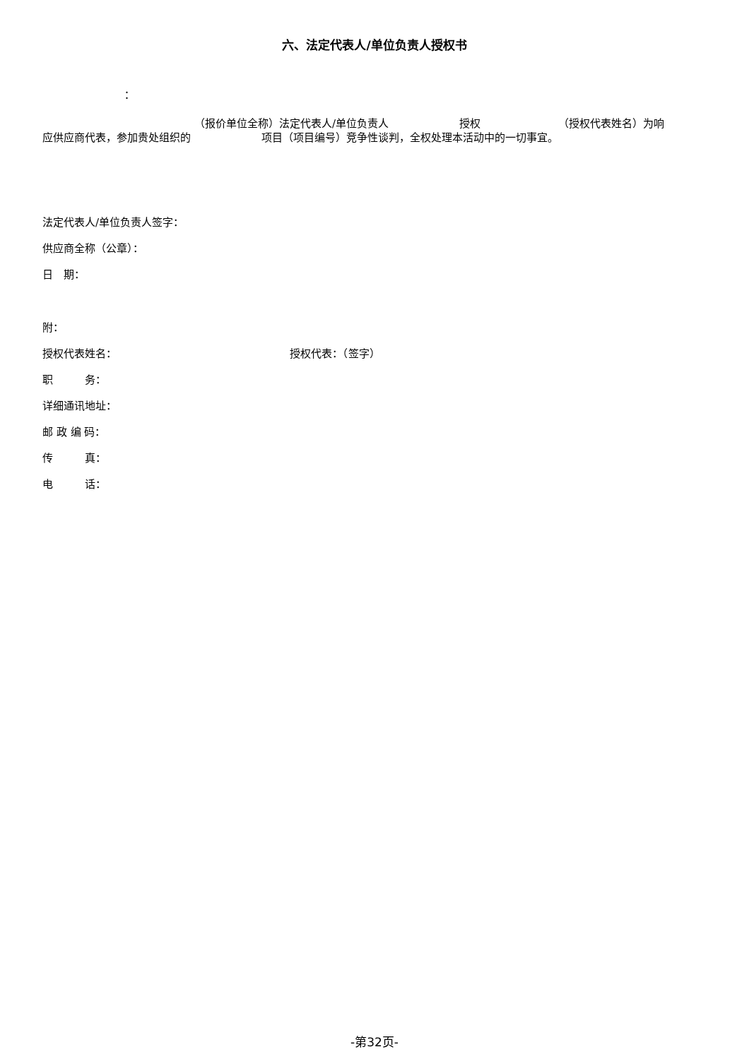六、法定代表人/单位负责人授权书
：
（报价单位全称）法定代表人/单位负责人 授权 （授权代表姓名）为响
应供应商代表，参加贵处组织的 项目（项目编号）竞争性谈判，全权处理本活动中的一切事宜。
法定代表人/单位负责人签字：
供应商全称（公章）：
日　期：
附：
授权代表姓名： 授权代表：（签字）
职　　　务：
详细通讯地址：
邮 政 编 码：
传　　　真：
电　　　话：
-第32页-